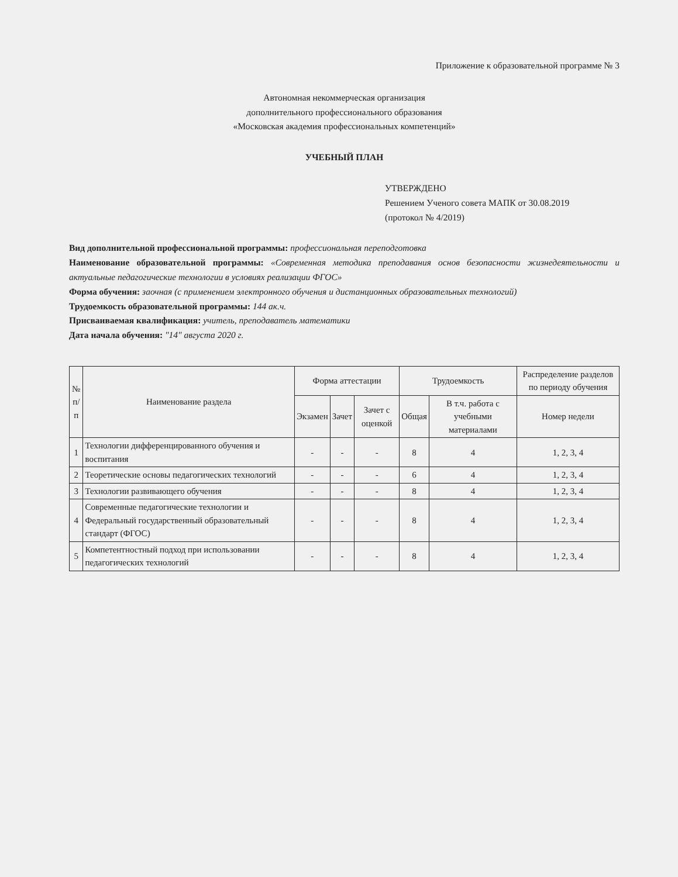Приложение к образовательной программе № 3
Автономная некоммерческая организация
дополнительного профессионального образования
«Московская академия профессиональных компетенций»
УЧЕБНЫЙ ПЛАН
УТВЕРЖДЕНО
Решением Ученого совета МАПК от 30.08.2019
(протокол № 4/2019)
Вид дополнительной профессиональной программы: профессиональная переподготовка
Наименование образовательной программы: «Современная методика преподавания основ безопасности жизнедеятельности и актуальные педагогические технологии в условиях реализации ФГОС»
Форма обучения: заочная (с применением электронного обучения и дистанционных образовательных технологий)
Трудоемкость образовательной программы: 144 ак.ч.
Присваиваемая квалификация: учитель, преподаватель математики
Дата начала обучения: "14" августа 2020 г.
| № п/п | Наименование раздела | Форма аттестации | | | Трудоемкость | | Распределение разделов по периоду обучения |
| --- | --- | --- | --- | --- | --- | --- | --- |
| | | Экзамен | Зачет | Зачет с оценкой | Общая | В т.ч. работа с учебными материалами | Номер недели |
| 1 | Технологии дифференцированного обучения и воспитания | - | - | - | 8 | 4 | 1, 2, 3, 4 |
| 2 | Теоретические основы педагогических технологий | - | - | - | 6 | 4 | 1, 2, 3, 4 |
| 3 | Технологии развивающего обучения | - | - | - | 8 | 4 | 1, 2, 3, 4 |
| 4 | Современные педагогические технологии и Федеральный государственный образовательный стандарт (ФГОС) | - | - | - | 8 | 4 | 1, 2, 3, 4 |
| 5 | Компетентностный подход при использовании педагогических технологий | - | - | - | 8 | 4 | 1, 2, 3, 4 |